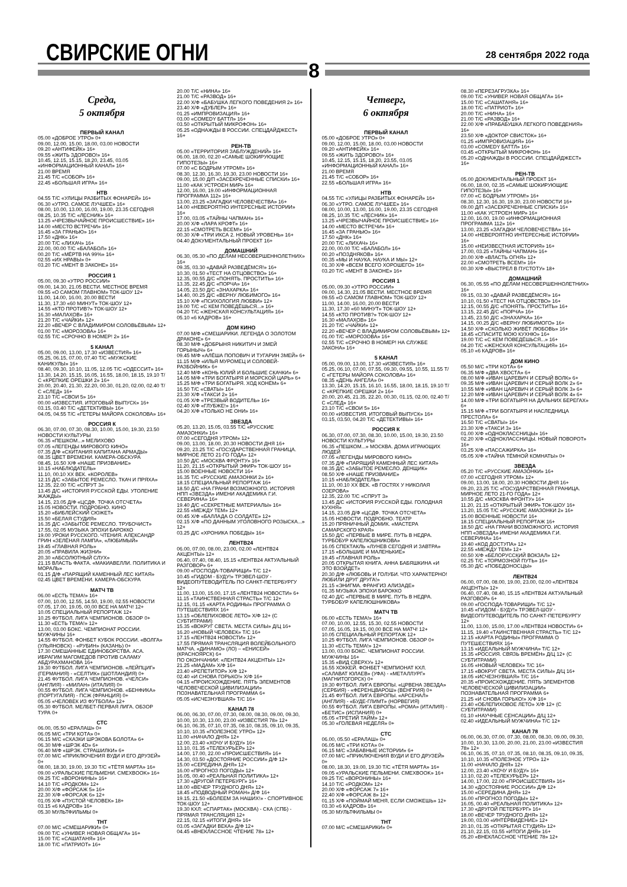СВИРСКИЕ ОГНИ 28 сентября 2022 года
8
Среда,
5 октября
ПЕРВЫЙ КАНАЛ
05.00 «ДОБРОЕ УТРО» 0+
09.00, 12.00, 15.00, 18.00, 03.00 НОВОСТИ
09.20 «АНТИФЕЙК» 16+
09.55 «ЖИТЬ ЗДОРОВО!» 16+
10.45, 12.15, 15.15, 18.20, 23.45, 03.05 «ИНФОРМАЦИОННЫЙ КАНАЛ» 16+
21.00 ВРЕМЯ
21.45 Т/С «СОБОР» 16+
22.45 «БОЛЬШАЯ ИГРА» 16+
НТВ
04.55 Т/С «УЛИЦЫ РАЗБИТЫХ ФОНАРЕЙ» 16+
06.30 «УТРО. САМОЕ ЛУЧШЕЕ» 16+
08.00, 10.00, 13.00, 16.00, 19.00, 23.35 СЕГОДНЯ
08.25, 10.35 Т/С «ЛЕСНИК» 16+
13.25 «ЧРЕЗВЫЧАЙНОЕ ПРОИСШЕСТВИЕ» 16+
14.00 «МЕСТО ВСТРЕЧИ» 16+
16.45 «ЗА ГРАНЬЮ» 16+
17.50 «ДНК» 16+
20.00 Т/С «ЛИХАЧ» 16+
22.00, 00.00 Т/С «БАЛАБОЛ» 16+
00.20 Т/С «МЁРТВ НА 99%» 16+
02.55 «ИХ НРАВЫ» 0+
03.20 Т/С «МЕНТ В ЗАКОНЕ» 16+
РОССИЯ 1
05.00, 09.30 «УТРО РОССИИ»
09.00, 14.30, 21.05 ВЕСТИ. МЕСТНОЕ ВРЕМЯ
09.55 «О САМОМ ГЛАВНОМ» ТОК-ШОУ 12+
11.00, 14.00, 16.00, 20.00 ВЕСТИ
11.30, 17.30 «60 МИНУТ» ТОК-ШОУ 12+
14.55 «КТО ПРОТИВ?» ТОК-ШОУ 12+
16.30 «МАЛАХОВ» 16+
21.20 Т/С «ЧАЙКИ» 12+
22.20 «ВЕЧЕР С ВЛАДИМИРОМ СОЛОВЬЁВЫМ» 12+
01.00 Т/С «МОРОЗОВА» 16+
02.55 Т/С «СРОЧНО В НОМЕР! 2» 16+
5 КАНАЛ
05.00, 09.00, 13.00, 17.30 «ИЗВЕСТИЯ» 16+
05.25, 06.15, 07.00, 07.40 Т/С «МУЖСКИЕ КАНИКУЛЫ» 16+
08.40, 09.30, 10.10, 11.05, 12.05 Т/С «ОДЕССИТ» 16+
13.30, 14.20, 15.15, 16.05, 16.55, 18.00, 18.15, 19.10 Т/С «КРЕПКИЕ ОРЕШКИ 2» 16+
20.00, 20.40, 21.30, 22.20, 00.30, 01.20, 02.00, 02.40 Т/С «СЛЕД» 16+
23.10 Т/С «СВОИ 5» 16+
00.00 «ИЗВЕСТИЯ. ИТОГОВЫЙ ВЫПУСК» 16+
03.15, 03.40 Т/С «ДЕТЕКТИВЫ» 16+
04.05, 04.55 Т/С «ГЕТЕРЫ МАЙОРА СОКОЛОВА» 16+
РОССИЯ К
06.30, 07.00, 07.30, 08.30, 10.00, 15.00, 19.30, 23.50 НОВОСТИ КУЛЬТУРЫ
06.35 «ПЕШКОМ...» МЕЛИХОВО
07.05 «ЛЕГЕНДЫ МИРОВОГО КИНО»
07.35 Д/Ф «СКИТАНИЯ КАПИТАНА АРМАДЫ»
08.35 ЦВЕТ ВРЕМЕНИ. КАМЕРА-ОБСКУРА
08.45, 16.50 Х/Ф «НАШЕ ПРИЗВАНИЕ»
10.15 «НАБЛЮДАТЕЛЬ»
11.10, 00.10 ХХ ВЕК. «КОРОЛЕВ»
12.15 Д/С «ЗАБЫТОЕ РЕМЕСЛО. ТКАЧ И ПРЯХА»
12.35, 22.00 Т/С «СПРУТ 3»
13.45 Д/С «ИСТОРИЯ РУССКОЙ ЕДЫ. УТОЛЕНИЕ ЖАЖДЫ»
14.15, 23.05 Д/Ф «ЦСДФ. ТОЧКА ОТСЧЕТА»
15.05 НОВОСТИ. ПОДРОБНО. КИНО
15.20 «БИБЛЕЙСКИЙ СЮЖЕТ»
15.50 «БЕЛАЯ СТУДИЯ»
16.35 Д/С «ЗАБЫТОЕ РЕМЕСЛО. ТРУБОЧИСТ»
17.55, 02.05 МУЗЫКА ЭПОХИ БАРОККО
19.00 УРОКИ РУССКОГО. ЧТЕНИЯ. АЛЕКСАНДР ГРИН «ЗЕЛЁНАЯ ЛАМПА», «ЛЮБИМЫЙ»
19.45 «ГЛАВНАЯ РОЛЬ»
20.05 «ПРАВИЛА ЖИЗНИ»
20.30 «АБСОЛЮТНЫЙ СЛУХ»
21.15 ВЛАСТЬ ФАКТА. «МАКИАВЕЛЛИ. ПОЛИТИКА И МОРАЛЬ»
01.15 Д/Ф «ПАРЯЩИЙ КАМЕННЫЙ ЛЕС КИТАЯ»
02.45 ЦВЕТ ВРЕМЕНИ. КАМЕРА-ОБСКУРА
МАТЧ ТВ
06.00 «ЕСТЬ ТЕМА!» 16+
07.00, 10.00, 12.55, 14.50, 19.00, 02.55 НОВОСТИ
07.05, 17.00, 19.05, 00.00 ВСЕ НА МАТЧ! 12+
10.05 СПЕЦИАЛЬНЫЙ РЕПОРТАЖ 12+
10.25 ФУТБОЛ. ЛИГА ЧЕМПИОНОВ. ОБЗОР 0+
11.30 «ЕСТЬ ТЕМА!» 12+
13.00, 03.00 БОКС. ЧЕМПИОНАТ РОССИИ. МУЖЧИНЫ 16+
14.55 ФУТБОЛ. ФОНБЕТ КУБОК РОССИИ. «ВОЛГА» (УЛЬЯНОВСК) - «РУБИН» (КАЗАНЬ) 0+
17.30 СМЕШАННЫЕ ЕДИНОБОРСТВА. АСА. ИБРАГИМ МАГОМЕДОВ ПРОТИВ САЛАМУ АБДУРАХМАНОВА 16+
19.30 ФУТБОЛ. ЛИГА ЧЕМПИОНОВ. «ЛЕЙПЦИГ» (ГЕРМАНИЯ) - «СЕЛТИК» (ШОТЛАНДИЯ) 0+
21.45 ФУТБОЛ. ЛИГА ЧЕМПИОНОВ. «ЧЕЛСИ» (АНГЛИЯ) - «МИЛАН» (ИТАЛИЯ) 0+
00.55 ФУТБОЛ. ЛИГА ЧЕМПИОНОВ. «БЕНФИКА» (ПОРТУГАЛИЯ) - ПСЖ (ФРАНЦИЯ) 0+
05.05 «ЧЕЛОВЕК ИЗ ФУТБОЛА» 12+
05.30 ФУТБОЛ. МЕЛБЕТ-ПЕРВАЯ ЛИГА. ОБЗОР ТУРА 0+
СТС
06.00, 05.50 «ЕРАЛАШ» 0+
06.05 М/С «ТРИ КОТА» 0+
06.15 М/С «СКАЗКИ ШРЭКОВА БОЛОТА» 6+
06.30 М/Ф «ШРЭК 4D» 6+
06.40 М/Ф «ШРЭК. СТРАШИЛКИ» 6+
07.00 М/С «ПРИКЛЮЧЕНИЯ ВУДИ И ЕГО ДРУЗЕЙ» 0+
08.00, 18.30, 19.00, 19.30 Т/С «ТЁТЯ МАРТА» 16+
09.00 «УРАЛЬСКИЕ ПЕЛЬМЕНИ. СМЕХBOOK» 16+
09.25 Т/С «ВОРОНИНЫ» 16+
14.10 Т/С «РОДКОМ» 12+
20.00 Х/Ф «ФОРСАЖ 5» 16+
22.30 Х/Ф «ФОРСАЖ 6» 12+
01.05 Х/Ф «ПУСТОЙ ЧЕЛОВЕК» 18+
03.15 «6 КАДРОВ» 16+
05.30 МУЛЬТФИЛЬМЫ 0+
ТНТ
07.00 М/С «СМЕШАРИКИ» 0+
09.00 Т/С «УНИВЕР. НОВАЯ ОБЩАГА» 16+
15.00 Т/С «САШАТАНЯ» 16+
18.00 Т/С «ПАТРИОТ» 16+
20.00 Т/С «НИНА» 16+
21.00 Т/С «РАЗВОД» 16+
22.00 Х/Ф «БАБУШКА ЛЕГКОГО ПОВЕДЕНИЯ 2» 16+
23.40 Х/Ф «ДУБЛЕР» 16+
01.25 «ИМПРОВИЗАЦИЯ» 16+
03.00 «COMEDY БАТТЛ» 16+
03.50 «ОТКРЫТЫЙ МИКРОФОН» 16+
05.25 «ОДНАЖДЫ В РОССИИ. СПЕЦДАЙДЖЕСТ» 16+
РЕН-ТВ
05.00 «ТЕРРИТОРИЯ ЗАБЛУЖДЕНИЙ» 16+
06.00, 18.00, 02.20 «САМЫЕ ШОКИРУЮЩИЕ ГИПОТЕЗЫ» 16+
07.00 «С БОДРЫМ УТРОМ!» 16+
08.30, 12.30, 16.30, 19.30, 23.00 НОВОСТИ 16+
09.00, 15.00 Д/П «ЗАСЕКРЕЧЕННЫЕ СПИСКИ» 16+
11.00 «КАК УСТРОЕН МИР» 16+
12.00, 16.00, 19.00 «ИНФОРМАЦИОННАЯ ПРОГРАММА 112» 16+
13.00, 23.25 «ЗАГАДКИ ЧЕЛОВЕЧЕСТВА» 16+
14.00 «НЕВЕРОЯТНО ИНТЕРЕСНЫЕ ИСТОРИИ» 16+
17.00, 03.05 «ТАЙНЫ ЧАПМАН» 16+
20.00 Х/Ф «ЛАРА КРОФТ» 16+
22.15 «СМОТРЕТЬ ВСЕМ!» 16+
00.30 Х/Ф «ТРИ ИКСА 2. НОВЫЙ УРОВЕНЬ» 16+
04.40 ДОКУМЕНТАЛЬНЫЙ ПРОЕКТ 16+
ДОМАШНИЙ
06.30, 05.30 «ПО ДЕЛАМ НЕСОВЕРШЕННОЛЕТНИХ» 16+
09.35, 03.30 «ДАВАЙ РАЗВЕДЁМСЯ!» 16+
10.30, 01.50 «ТЕСТ НА ОТЦОВСТВО» 16+
12.35, 00.55 Д/С «ПОНЯТЬ. ПРОСТИТЬ» 16+
13.35, 22.45 Д/С «ПОРЧА» 16+
14.05, 23.50 Д/С «ЗНАХАРКА» 16+
14.40, 00.25 Д/С «ВЕРНУ ЛЮБИМОГО» 16+
15.10 Х/Ф «ПСИХОЛОГИЯ ЛЮБВИ» 12+
19.00 Т/С «С КЕМ ПОВЕДЁШЬСЯ...» 16+
04.20 Т/С «ЖЕНСКАЯ КОНСУЛЬТАЦИЯ» 16+
05.10 «6 КАДРОВ» 16+
ДОМ КИНО
07.00 М/Ф «СМЕШАРИКИ. ЛЕГЕНДА О ЗОЛОТОМ ДРАКОНЕ» 6+
08.30 М/Ф «ДОБРЫНЯ НИКИТИЧ И ЗМЕЙ ГОРЫНЫЧ» 6+
09.45 М/Ф «АЛЁША ПОПОВИЧ И ТУГАРИН ЗМЕЙ» 6+
11.15 М/Ф «ИЛЬЯ МУРОМЕЦ И СОЛОВЕЙ-РАЗБОЙНИК» 6+
12.40 М/Ф «КОНЬ ЮЛИЙ И БОЛЬШИЕ СКАЧКИ» 6+
14.05 М/Ф «ТРИ БОГАТЫРЯ И МОРСКОЙ ЦАРЬ» 6+
15.25 М/Ф «ТРИ БОГАТЫРЯ. ХОД КОНЁМ» 6+
16.50 Т/С «СВАТЫ» 16+
23.30 Х/Ф «ТАКСИ 2» 16+
01.05 Х/Ф «ТРЕЗВЫЙ ВОДИТЕЛЬ» 16+
02.40 Х/Ф «ГЛУБЖЕ!» 16+
04.20 Х/Ф «ТОЛЬКО НЕ ОНИ» 16+
ЗВЕЗДА
05.20, 13.20, 15.05, 03.55 Т/С «РУССКИЕ АМАЗОНКИ» 16+
07.00 «СЕГОДНЯ УТРОМ» 12+
09.00, 13.00, 18.00, 20.30 НОВОСТИ ДНЯ 16+
09.20, 23.25 Т/С «ГОСУДАРСТВЕННАЯ ГРАНИЦА. МИРНОЕ ЛЕТО 21-ГО ГОДА» 12+
10.50 Д/С «МОСКВА ФРОНТУ» 16+
11.20, 21.15 «ОТКРЫТЫЙ ЭФИР» ТОК-ШОУ 16+
15.00 ВОЕННЫЕ НОВОСТИ 16+
16.35 Т/С «РУССКИЕ АМАЗОНКИ 2» 16+
18.15 СПЕЦИАЛЬНЫЙ РЕПОРТАЖ 16+
18.50 Д/С «НА ГРАНИ ВОЗМОЖНОГО. ИСТОРИЯ НПП «ЗВЕЗДА» ИМЕНИ АКАДЕМИКА Г.И. СЕВЕРИНА» 16+
19.40 Д/С «СЕКРЕТНЫЕ МАТЕРИАЛЫ» 16+
22.55 «МЕЖДУ ТЕМ» 12+
00.45 Х/Ф «БАЛЛАДА О СОЛДАТЕ» 12+
02.15 Х/Ф «ПО ДАННЫМ УГОЛОВНОГО РОЗЫСКА...» 12+
03.25 Д/С «ХРОНИКА ПОБЕДЫ» 16+
ЛЕНТВ24
06.00, 07.00, 08.00, 23.00, 02.00 «ЛЕНТВ24 АКЦЕНТЫ» 12+
06.40, 07.40, 08.40, 15.15 «ЛЕНТВ24 АКТУАЛЬНЫЙ РАЗГОВОР» 6+
09.00 «ГОСПОДА-ТОВАРИЩИ» Т/С 12+
10.45 «ГИДОМ - БУДУ!» ТРЭВЕЛ-ШОУ - ВИДЕОПУТЕВОДИТЕЛЬ ПО САНКТ-ПЕТЕРБУРГУ 12+
11.00, 13.00, 15.00, 17.15 «ЛЕНТВ24 НОВОСТИ» 6+
11.15 «ТАИНСТВЕННАЯ СТРАСТЬ» Т/С 12+
12.15, 01.15 «КАРТА РОДИНЫ» ПРОГРАММА О ПУТЕШЕСТВИЯХ 16+
13.15 «ОБЛЕПИХОВОЕ ЛЕТО» Х/Ф 12+ (С СУБТИТРАМИ)
15.35 «ВОКРУГ СВЕТА. МЕСТА СИЛЫ» Д/Ц 16+
16.20 «НОВЫЙ ЧЕЛОВЕК» Т/С 16+
17.15 «ЛЕНТВ24 НОВОСТИ» 12+
17.55 ПРЯМАЯ ТРАНСЛЯЦИЯ ВОЛЕЙБОЛЬНОГО МАТЧА. «ДИНАМО» (ЛО) – «ЕНИСЕЙ» (КРАСНОЯРСК) 6+
ПО ОКОНЧАНИИ: «ЛЕНТВ24 АКЦЕНТЫ» 12+
21.25 «МАДАМ» Х/Ф 16+
23.40 «РЕПЕТИТОР» Х/Ф 12+
02.40 «И СНОВА ГОРЬКО!» Х/Ф 16+
04.15 «ПРОИСХОЖДЕНИЕ. ПЯТЬ ЭЛЕМЕНТОВ ЧЕЛОВЕЧЕСКОЙ ЦИВИЛИЗАЦИИ» ПОЗНАВАТЕЛЬНАЯ ПРОГРАММА 6+
05.05 «ИСЧЕЗНУВШАЯ» Т/С 16+
КАНАЛ 78
06.00, 06.30, 07.00, 07.30, 08.00, 08.30, 09.00, 09.30, 10.00, 10.30, 13.00, 23.00 «ИЗВЕСТИЯ 78» 12+
06.10, 06.35, 07.10, 07.35, 08.10, 08.35, 09.10, 09.35, 10.10, 10.35 «ПОЛЕЗНОЕ УТРО» 12+
11.00 «НАЧАЛО ДНЯ» 12+
12.00, 23.40 «ХОЧУ И БУДУ» 16+
13.10, 01.35 «ТЕЛЕКУРЬЕР» 12+
14.00, 17.00, 22.00 «ПРОИСШЕСТВИЯ» 16+
14.30, 03.50 «ДОСТОЯНИЕ РОССИИ» Д/Ф 12+
15.00 «СЕРЕДИНА ДНЯ» 12+
16.00 «ПРОГНОЗ ПОГОДЫ» 12+
16.05, 00.40 «РЕАЛЬНАЯ ПОЛИТИКА» 12+
17.30 «ДРУГОЙ ПЕТЕРБУРГ» 16+
18.00 «ВЕЧЕР ТРУДНОГО ДНЯ» 12+
18.45 «ПОДВОДНЫЙ РОМАН» Д/Ф 16+
19.15, 21.50 «БОЛЕЕМ ЗА НАШИХ!» - СПОРТИВНОЕ ТОК-ШОУ 12+
19.30 КХЛ: «СПАРТАК» (МОСКВА) - СКА (СПБ) - ПРЯМАЯ ТРАНСЛЯЦИЯ 12+
22.15, 02.15 «ИТОГИ ДНЯ» 16+
03.05 «ЗАГАДКИ ВЕКА» Д/Ф 12+
04.45 «ВНЕКЛАССНОЕ ЧТЕНИЕ 78» 12+
Четверг,
6 октября
ПЕРВЫЙ КАНАЛ
05.00 «ДОБРОЕ УТРО» 0+
09.00, 12.00, 15.00, 18.00, 03.00 НОВОСТИ
09.20 «АНТИФЕЙК» 16+
09.55 «ЖИТЬ ЗДОРОВО!» 16+
10.45, 12.15, 15.15, 18.20, 23.55, 03.05 «ИНФОРМАЦИОННЫЙ КАНАЛ» 16+
21.00 ВРЕМЯ
21.45 Т/С «СОБОР» 16+
22.55 «БОЛЬШАЯ ИГРА» 16+
НТВ
04.55 Т/С «УЛИЦЫ РАЗБИТЫХ ФОНАРЕЙ» 16+
06.30 «УТРО. САМОЕ ЛУЧШЕЕ» 16+
08.00, 10.00, 13.00, 16.00, 19.00, 23.35 СЕГОДНЯ
08.25, 10.35 Т/С «ЛЕСНИК» 16+
13.25 «ЧРЕЗВЫЧАЙНОЕ ПРОИСШЕСТВИЕ» 16+
14.00 «МЕСТО ВСТРЕЧИ» 16+
16.45 «ЗА ГРАНЬЮ» 16+
17.50 «ДНК» 16+
20.00 Т/С «ЛИХАЧ» 16+
22.00, 00.00 Т/С «БАЛАБОЛ» 16+
00.20 «ПОЗДНЯКОВ» 16+
00.35 «МЫ И НАУКА. НАУКА И МЫ» 12+
01.30 Х/Ф «ВСЕМ ВСЕГО ХОРОШЕГО» 16+
03.20 Т/С «МЕНТ В ЗАКОНЕ» 16+
РОССИЯ 1
05.00, 09.30 «УТРО РОССИИ»
09.00, 14.30, 21.05 ВЕСТИ. МЕСТНОЕ ВРЕМЯ
09.55 «О САМОМ ГЛАВНОМ» ТОК-ШОУ 12+
11.00, 14.00, 16.00, 20.00 ВЕСТИ
11.30, 17.30 «60 МИНУТ» ТОК-ШОУ 12+
14.55 «КТО ПРОТИВ?» ТОК-ШОУ 12+
16.30 «МАЛАХОВ» 16+
21.20 Т/С «ЧАЙКИ» 12+
22.20 «ВЕЧЕР С ВЛАДИМИРОМ СОЛОВЬЁВЫМ» 12+
01.00 Т/С «МОРОЗОВА» 16+
02.55 Т/С «СРОЧНО В НОМЕР! НА СЛУЖБЕ ЗАКОНА» 16+
5 КАНАЛ
05.00, 09.00, 13.00, 17.30 «ИЗВЕСТИЯ» 16+
05.25, 06.10, 07.00, 07.55, 09.30, 09.55, 10.55, 11.55 Т/С «ГЕТЕРЫ МАЙОРА СОКОЛОВА» 16+
08.35 «ДЕНЬ АНГЕЛА» 0+
13.30, 14.20, 15.15, 16.10, 16.55, 18.00, 18.15, 19.10 Т/С «КРЕПКИЕ ОРЕШКИ 2» 16+
20.00, 20.45, 21.35, 22.20, 00.30, 01.15, 02.00, 02.40 Т/С «СЛЕД» 16+
23.10 Т/С «СВОИ 5» 16+
00.00 «ИЗВЕСТИЯ. ИТОГОВЫЙ ВЫПУСК» 16+
03.15, 03.50, 04.20 Т/С «ДЕТЕКТИВЫ» 16+
РОССИЯ К
06.30, 07.00, 07.30, 08.30, 10.00, 15.00, 19.30, 23.50 НОВОСТИ КУЛЬТУРЫ
06.35 «ПЕШКОМ...» МОСКВА. ДОМА ИГРАЮЩИХ ЛЮДЕЙ
07.05 «ЛЕГЕНДЫ МИРОВОГО КИНО»
07.35 Д/Ф «ПАРЯЩИЙ КАМЕННЫЙ ЛЕС КИТАЯ»
08.35 Д/С «ЗАБЫТОЕ РЕМЕСЛО. ДЕНЩИК»
08.50 Х/Ф «НАШЕ ПРИЗВАНИЕ»
10.15 «НАБЛЮДАТЕЛЬ»
11.10, 00.10 ХХ ВЕК. «В ГОСТЯХ У НИКОЛАЯ ОЗЕРОВА»
12.35, 22.00 Т/С «СПРУТ 3»
13.45 Д/С «ИСТОРИЯ РУССКОЙ ЕДЫ. ГОЛОДНАЯ КУХНЯ»
14.15, 23.05 Д/Ф «ЦСДФ. ТОЧКА ОТСЧЕТА»
15.05 НОВОСТИ. ПОДРОБНО. ТЕАТР
15.20 ПРЯНИЧНЫЙ ДОМИК. «МАСТЕРА САМАРСКОГО КРАЯ»
15.50 Д/С «ПЕРВЫЕ В МИРЕ. ПУТЬ В НЕДРА. ТУРБОБУР КАПЕЛЮШНИКОВА»
16.05 СПЕКТАКЛЬ «ЛУНЕВ СЕГОДНЯ И ЗАВТРА»
17.15 «БОЛЬШИЕ И МАЛЕНЬКИЕ»
19.45 «ГЛАВНАЯ РОЛЬ»
20.05 ОТКРЫТАЯ КНИГА. АННА БАБЯШКИНА «И ЭТО ВЗОЙДЕТ»
20.30 Д/Ф «ЛЮБОВЬ И ГОЛУБИ. ЧТО ХАРАКТЕРНО! ЛЮБИЛИ ДРУГ ДРУГА!»
21.15 «ЭНИГМА. ФРАНГИЗ АЛИЗАДЕ»
01.35 МУЗЫКА ЭПОХИ БАРОККО
02.40 Д/С «ПЕРВЫЕ В МИРЕ. ПУТЬ В НЕДРА. ТУРБОБУР КАПЕЛЮШНИКОВА»
МАТЧ ТВ
06.00 «ЕСТЬ ТЕМА!» 16+
07.00, 10.00, 12.55, 15.30, 02.55 НОВОСТИ
07.05, 16.05, 19.15, 00.00 ВСЕ НА МАТЧ! 12+
10.05 СПЕЦИАЛЬНЫЙ РЕПОРТАЖ 12+
10.25 ФУТБОЛ. ЛИГА ЧЕМПИОНОВ. ОБЗОР 0+
11.30 «ЕСТЬ ТЕМА!» 12+
13.00, 03.00 БОКС. ЧЕМПИОНАТ РОССИИ. МУЖЧИНЫ 16+
15.35 «ВИД СВЕРХУ» 12+
16.55 ХОККЕЙ. ФОНБЕТ ЧЕМПИОНАТ КХЛ. «САЛАВАТ ЮЛАЕВ» (УФА) - «МЕТАЛЛУРГ» (МАГНИТОГОРСК) 0+
19.30 ФУТБОЛ. ЛИГА ЕВРОПЫ. «ЦРВЕНА ЗВЕЗДА» (СЕРБИЯ) - «ФЕРЕНЦВАРОШ» (ВЕНГРИЯ) 0+
21.45 ФУТБОЛ. ЛИГА ЕВРОПЫ. «АРСЕНАЛ» (АНГЛИЯ) - «БУДЕ-ГЛИМТ» (НОРВЕГИЯ)
00.55 ФУТБОЛ. ЛИГА ЕВРОПЫ. «РОМА» (ИТАЛИЯ) - «БЕТИС» (ИСПАНИЯ) 0+
05.05 «ТРЕТИЙ ТАЙМ» 12+
05.30 «ГОЛЕВАЯ НЕДЕЛЯ» 0+
СТС
06.00, 05.50 «ЕРАЛАШ» 0+
06.05 М/С «ТРИ КОТА» 0+
06.15 М/С «ЗАБАВНЫЕ ИСТОРИИ» 6+
07.00 М/С «ПРИКЛЮЧЕНИЯ ВУДИ И ЕГО ДРУЗЕЙ» 0+
08.00, 18.30, 19.00, 19.30 Т/С «ТЁТЯ МАРТА» 16+
09.05 «УРАЛЬСКИЕ ПЕЛЬМЕНИ. СМЕХBOOK» 16+
09.25 Т/С «ВОРОНИНЫ» 16+
14.10 Т/С «РОДКОМ» 12+
20.00 Х/Ф «ФОРСАЖ 7» 16+
22.40 Х/Ф «ФОРСАЖ 8» 12+
01.15 Х/Ф «ПОЙМАЙ МЕНЯ, ЕСЛИ СМОЖЕШЬ» 12+
03.30 «6 КАДРОВ» 16+
05.30 МУЛЬТФИЛЬМЫ 0+
ТНТ
07.00 М/С «СМЕШАРИКИ» 0+
08.30 «ПЕРЕЗАГРУЗКА» 16+
09.00 Т/С «УНИВЕР. НОВАЯ ОБЩАГА» 16+
15.00 Т/С «САШАТАНЯ» 16+
18.00 Т/С «ПАТРИОТ» 16+
20.00 Т/С «НИНА» 16+
21.00 Т/С «РАЗВОД» 16+
22.00 Х/Ф «ПРАБАБУШКА ЛЕГКОГО ПОВЕДЕНИЯ» 16+
23.50 Х/Ф «ДОКТОР СВИСТОК» 16+
01.25 «ИМПРОВИЗАЦИЯ» 16+
03.00 «COMEDY БАТТЛ» 16+
03.45 «ОТКРЫТЫЙ МИКРОФОН» 16+
05.20 «ОДНАЖДЫ В РОССИИ. СПЕЦДАЙДЖЕСТ» 16+
РЕН-ТВ
05.00 ДОКУМЕНТАЛЬНЫЙ ПРОЕКТ 16+
06.00, 18.00, 02.35 «САМЫЕ ШОКИРУЮЩИЕ ГИПОТЕЗЫ» 16+
07.00 «С БОДРЫМ УТРОМ!» 16+
08.30, 12.30, 16.30, 19.30, 23.00 НОВОСТИ 16+
09.00 Д/П «ЗАСЕКРЕЧЕННЫЕ СПИСКИ» 16+
11.00 «КАК УСТРОЕН МИР» 16+
12.00, 16.00, 19.00 «ИНФОРМАЦИОННАЯ ПРОГРАММА 112» 16+
13.00, 23.25 «ЗАГАДКИ ЧЕЛОВЕЧЕСТВА» 16+
14.00 «НЕВЕРОЯТНО ИНТЕРЕСНЫЕ ИСТОРИИ» 16+
15.00 «НЕИЗВЕСТНАЯ ИСТОРИЯ» 16+
17.00, 03.25 «ТАЙНЫ ЧАПМАН» 16+
20.00 Х/Ф «ВЛАСТЬ ОГНЯ» 12+
22.00 «СМОТРЕТЬ ВСЕМ!» 16+
00.30 Х/Ф «ВЫСТРЕЛ В ПУСТОТУ» 18+
ДОМАШНИЙ
06.30, 05.55 «ПО ДЕЛАМ НЕСОВЕРШЕННОЛЕТНИХ» 16+
09.15, 03.30 «ДАВАЙ РАЗВЕДЁМСЯ!» 16+
10.10, 01.50 «ТЕСТ НА ОТЦОВСТВО» 16+
12.15, 00.55 Д/С «ПОНЯТЬ. ПРОСТИТЬ» 16+
13.15, 22.45 Д/С «ПОРЧА» 16+
13.45, 23.50 Д/С «ЗНАХАРКА» 16+
14.15, 00.25 Д/С «ВЕРНУ ЛЮБИМОГО» 16+
14.50 Х/Ф «СКОЛЬКО ЖИВЁТ ЛЮБОВЬ» 16+
18.45 «СПАСИТЕ МОЮ КУХНЮ» 16+
19.00 Т/С «С КЕМ ПОВЕДЁШЬСЯ...» 16+
04.20 Т/С «ЖЕНСКАЯ КОНСУЛЬТАЦИЯ» 16+
05.10 «6 КАДРОВ» 16+
ДОМ КИНО
05.50 М/С «ТРИ КОТА» 6+
06.35 М/Ф «ДВА ХВОСТА» 6+
08.00 М/Ф «ИВАН ЦАРЕВИЧ И СЕРЫЙ ВОЛК» 6+
09.35 М/Ф «ИВАН ЦАРЕВИЧ И СЕРЫЙ ВОЛК 2» 6+
10.55 М/Ф «ИВАН ЦАРЕВИЧ И СЕРЫЙ ВОЛК 3» 6+
12.20 М/Ф «ИВАН ЦАРЕВИЧ И СЕРЫЙ ВОЛК 4» 6+
14.00 М/Ф «ТРИ БОГАТЫРЯ НА ДАЛЬНИХ БЕРЕГАХ» 6+
15.15 М/Ф «ТРИ БОГАТЫРЯ И НАСЛЕДНИЦА ПРЕСТОЛА» 6+
16.50 Т/С «СВАТЫ» 16+
23.30 Х/Ф «ТАКСИ 3» 16+
01.00 Х/Ф «ОДНОКЛАССНИЦЫ» 16+
02.20 Х/Ф «ОДНОКЛАССНИЦЫ. НОВЫЙ ПОВОРОТ» 16+
03.25 Х/Ф «ПАССАЖИРКА» 16+
05.05 Х/Ф «ТАЙНА ТЁМНОЙ КОМНАТЫ» 0+
ЗВЕЗДА
05.20 Т/С «РУССКИЕ АМАЗОНКИ» 16+
07.00 «СЕГОДНЯ УТРОМ» 12+
09.00, 13.00, 18.00, 20.30 НОВОСТИ ДНЯ 16+
09.20, 23.25 Т/С «ГОСУДАРСТВЕННАЯ ГРАНИЦА. МИРНОЕ ЛЕТО 21-ГО ГОДА» 12+
10.55 Д/С «МОСКВА ФРОНТУ» 16+
11.20, 21.15 «ОТКРЫТЫЙ ЭФИР» ТОК-ШОУ 16+
13.20, 15.05 Т/С «РУССКИЕ АМАЗОНКИ 2» 16+
15.00 ВОЕННЫЕ НОВОСТИ 16+
18.15 СПЕЦИАЛЬНЫЙ РЕПОРТАЖ 16+
18.50 Д/С «НА ГРАНИ ВОЗМОЖНОГО. ИСТОРИЯ НПП «ЗВЕЗДА» ИМЕНИ АКАДЕМИКА Г.И. СЕВЕРИНА» 16+
19.40 «КОД ДОСТУПА» 12+
22.55 «МЕЖДУ ТЕМ» 12+
00.50 Х/Ф «БЕЛОРУССКИЙ ВОКЗАЛ» 12+
02.25 Т/С «ТОРМОЗНОЙ ПУТЬ» 16+
05.30 Д/С «ПОБЕДОНОСЦЫ»
ЛЕНТВ24
06.00, 07.00, 08.00, 19.00, 23.00, 02.00 «ЛЕНТВ24 АКЦЕНТЫ» 12+
06.40, 07.40, 08.40, 15.15 «ЛЕНТВ24 АКТУАЛЬНЫЙ РАЗГОВОР» 6+
09.00 «ГОСПОДА-ТОВАРИЩИ» Т/С 12+
10.45 «ГИДОМ - БУДУ!» ТРЭВЕЛ-ШОУ - ВИДЕОПУТЕВОДИТЕЛЬ ПО САНКТ-ПЕТЕРБУРГУ 12+
11.00, 13.00, 15.00, 17.00 «ЛЕНТВ24 НОВОСТИ» 6+
11.15, 19.40 «ТАИНСТВЕННАЯ СТРАСТЬ» Т/С 12+
12.15 «КАРТА РОДИНЫ» ПРОГРАММА О ПУТЕШЕСТВИЯХ 16+
13.15 «ИДЕАЛЬНЫЙ МУЖЧИНА» Т/С 12+
15.35 «РОССИЯ. СВЯЗЬ ВРЕМЁН» Д/Ц 12+ (С СУБТИТРАМИ)
16.05 «НОВЫЙ ЧЕЛОВЕК» Т/С 16+
17.15 «ВОКРУГ СВЕТА. МЕСТА СИЛЫ» Д/Ц 16+
18.05 «ИСЧЕЗНУВШАЯ» Т/С 16+
20.35 «ПРОИСХОЖДЕНИЕ. ПЯТЬ ЭЛЕМЕНТОВ ЧЕЛОВЕЧЕСКОЙ ЦИВИЛИЗАЦИИ» ПОЗНАВАТЕЛЬНАЯ ПРОГРАММА 6+
21.25 «И СНОВА ГОРЬКО!» Х/Ф 16+
23.40 «ОБЛЕПИХОВОЕ ЛЕТО» Х/Ф 12+ (С СУБТИТРАМИ)
01.10 «НАУЧНЫЕ СЕНСАЦИИ» Д/Ц 12+
02.40 «ИДЕАЛЬНЫЙ МУЖЧИНА» Т/С 12+
КАНАЛ 78
06.00, 06.30, 07.00, 07.30, 08.00, 08.30, 09.00, 09.30, 10.00, 10.30, 13.00, 20.00, 21.00, 23.00 «ИЗВЕСТИЯ 78» 12+
06.10, 06.35, 07.10, 07.35, 08.10, 08.35, 09.10, 09.35, 10.10, 10.35 «ПОЛЕЗНОЕ УТРО» 12+
11.00 «НАЧАЛО ДНЯ» 12+
12.00, 23.40 «ХОЧУ И БУДУ» 16+
13.10, 02.20 «ТЕЛЕКУРЬЕР» 12+
14.00, 17.00, 22.00 «ПРОИСШЕСТВИЯ» 16+
14.30 «ДОСТОЯНИЕ РОССИИ» Д/Ф 12+
15.00 «СЕРЕДИНА ДНЯ» 12+
16.00 «ПРОГНОЗ ПОГОДЫ» 12+
16.05, 00.40 «РЕАЛЬНАЯ ПОЛИТИКА» 12+
17.30 «ДРУГОЙ ПЕТЕРБУРГ» 16+
18.00 «ВЕЧЕР ТРУДНОГО ДНЯ» 12+
19.00, 03.00 «ИНТЕРВИДЕНИЕ» 12+
20.10, 01.35 «ОТКРЫТАЯ СТУДИЯ» 12+
21.10, 22.15, 03.55 «ИТОГИ ДНЯ» 16+
05.20 «ВНЕКЛАССНОЕ ЧТЕНИЕ 78» 12+